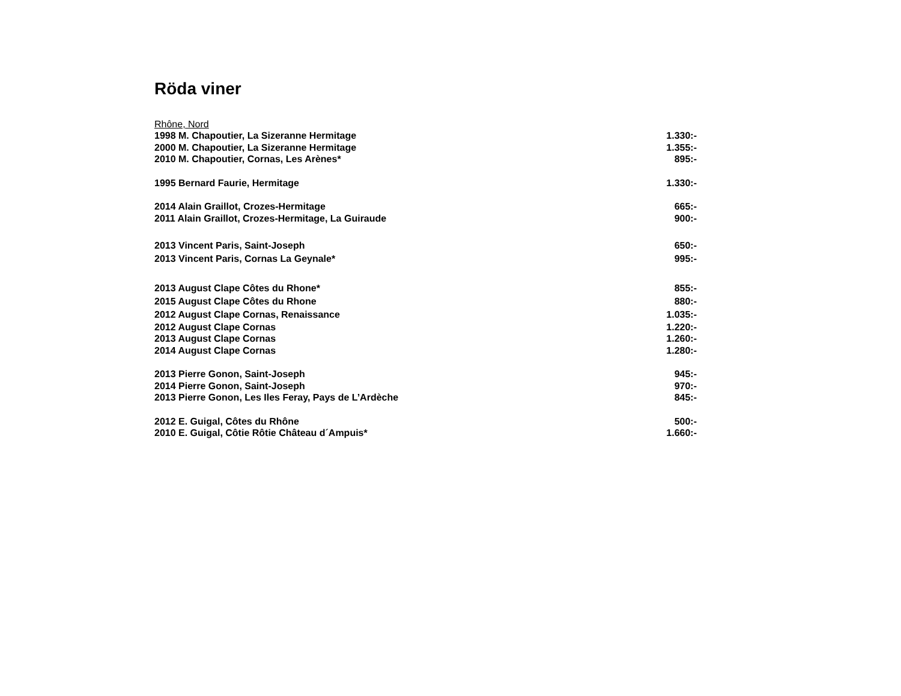Röda viner
Rhône, Nord
| 1998 M. Chapoutier, La Sizeranne Hermitage | 1.330:- |
| 2000 M. Chapoutier, La Sizeranne Hermitage | 1.355:- |
| 2010 M. Chapoutier, Cornas, Les Arènes* | 895:- |
| 1995 Bernard Faurie, Hermitage | 1.330:- |
| 2014 Alain Graillot, Crozes-Hermitage | 665:- |
| 2011 Alain Graillot, Crozes-Hermitage, La Guiraude | 900:- |
| 2013 Vincent Paris, Saint-Joseph | 650:- |
| 2013 Vincent Paris, Cornas La Geynale* | 995:- |
| 2013 August Clape Côtes du Rhone* | 855:- |
| 2015 August Clape Côtes du Rhone | 880:- |
| 2012 August Clape Cornas, Renaissance | 1.035:- |
| 2012 August Clape Cornas | 1.220:- |
| 2013 August Clape Cornas | 1.260:- |
| 2014 August Clape Cornas | 1.280:- |
| 2013 Pierre Gonon, Saint-Joseph | 945:- |
| 2014 Pierre Gonon, Saint-Joseph | 970:- |
| 2013 Pierre Gonon, Les Iles Feray, Pays de L’Ardèche | 845:- |
| 2012 E. Guigal, Côtes du Rhône | 500:- |
| 2010 E. Guigal, Côtie Rôtie Château d´Ampuis* | 1.660:- |